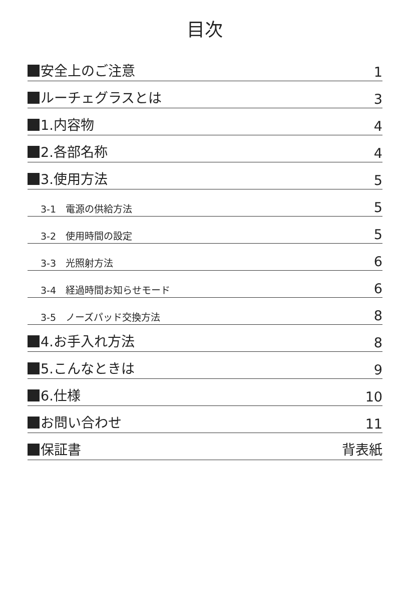目次
安全上のご注意 1
ルーチェグラスとは 3
1.内容物 4
2.各部名称 4
3.使用方法 5
3-1　電源の供給方法 5
3-2　使用時間の設定 5
3-3　光照射方法 6
3-4　経過時間お知らせモード 6
3-5　ノーズパッド交換方法 8
4.お手入れ方法 8
5.こんなときは 9
6.仕様 10
お問い合わせ 11
保証書 背表紙